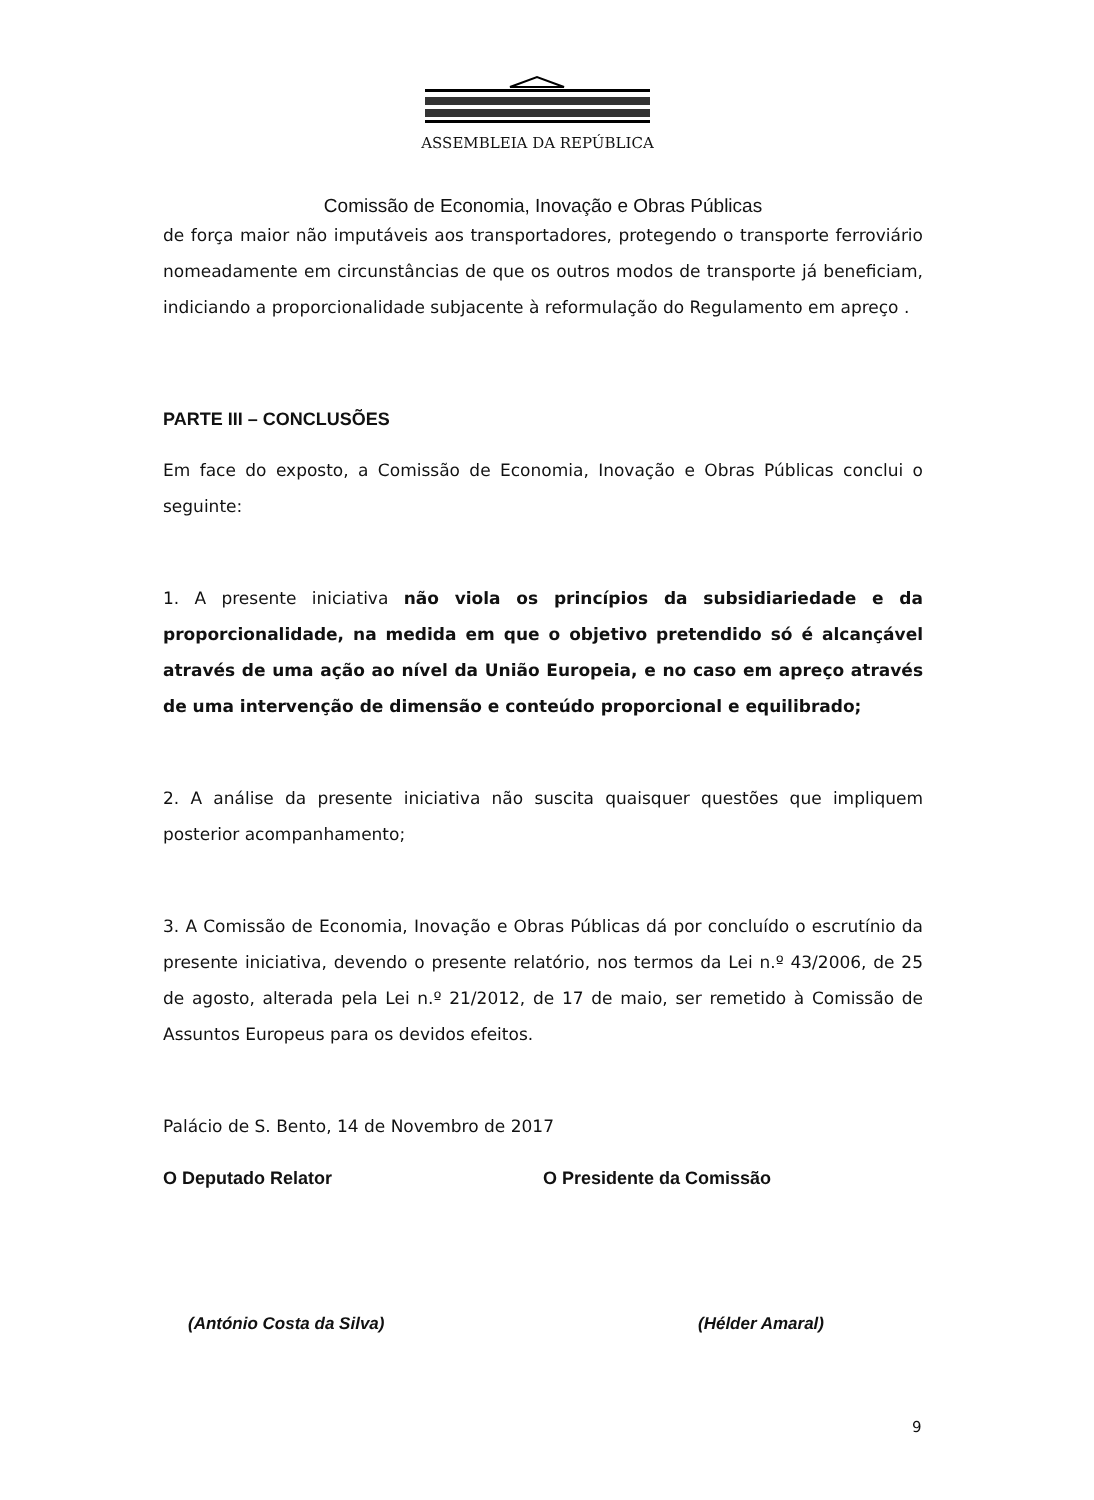ASSEMBLEIA DA REPÚBLICA
Comissão de Economia, Inovação e Obras Públicas
de força maior não imputáveis aos transportadores, protegendo o transporte ferroviário nomeadamente em circunstâncias de que os outros modos de transporte já beneficiam, indiciando a proporcionalidade subjacente à reformulação do Regulamento em apreço .
PARTE III – CONCLUSÕES
Em face do exposto, a Comissão de Economia, Inovação e Obras Públicas conclui o seguinte:
1. A presente iniciativa não viola os princípios da subsidiariedade e da proporcionalidade, na medida em que o objetivo pretendido só é alcançável através de uma ação ao nível da União Europeia, e no caso em apreço através de uma intervenção de dimensão e conteúdo proporcional e equilibrado;
2. A análise da presente iniciativa não suscita quaisquer questões que impliquem posterior acompanhamento;
3. A Comissão de Economia, Inovação e Obras Públicas dá por concluído o escrutínio da presente iniciativa, devendo o presente relatório, nos termos da Lei n.º 43/2006, de 25 de agosto, alterada pela Lei n.º 21/2012, de 17 de maio, ser remetido à Comissão de Assuntos Europeus para os devidos efeitos.
Palácio de S. Bento, 14 de Novembro de 2017
O Deputado Relator O Presidente da Comissão
(António Costa da Silva) (Hélder Amaral)
9